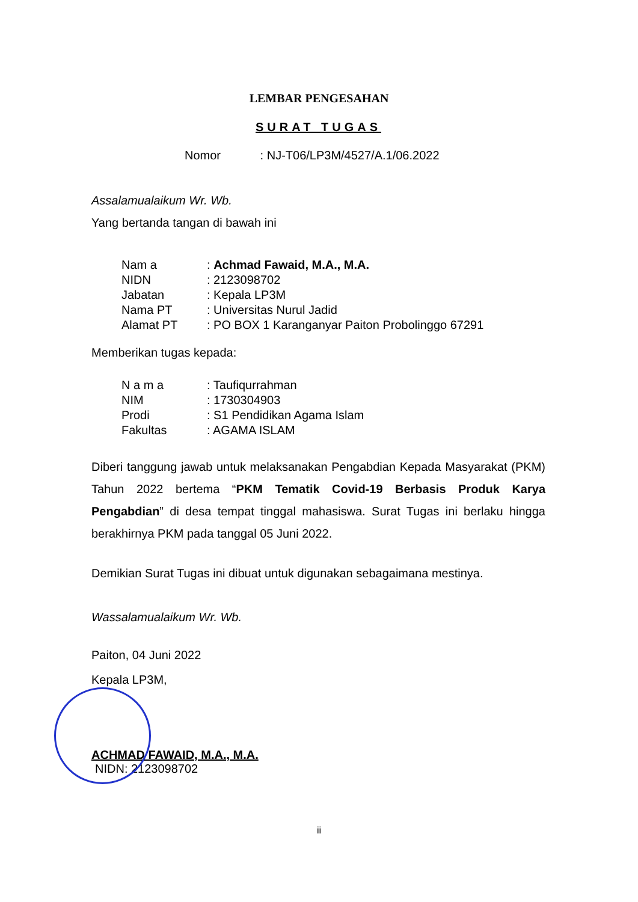LEMBAR PENGESAHAN
SURAT TUGAS
Nomor : NJ-T06/LP3M/4527/A.1/06.2022
Assalamualaikum Wr. Wb.
Yang bertanda tangan di bawah ini
| Nam a | : Achmad Fawaid, M.A., M.A. |
| NIDN | : 2123098702 |
| Jabatan | : Kepala LP3M |
| Nama PT | : Universitas Nurul Jadid |
| Alamat PT | : PO BOX 1 Karanganyar Paiton Probolinggo 67291 |
Memberikan tugas kepada:
| N a m a | : Taufiqurrahman |
| NIM | : 1730304903 |
| Prodi | : S1 Pendidikan Agama Islam |
| Fakultas | : AGAMA ISLAM |
Diberi tanggung jawab untuk melaksanakan Pengabdian Kepada Masyarakat (PKM) Tahun 2022 bertema “PKM Tematik Covid-19 Berbasis Produk Karya Pengabdian” di desa tempat tinggal mahasiswa. Surat Tugas ini berlaku hingga berakhirnya PKM pada tanggal 05 Juni 2022.
Demikian Surat Tugas ini dibuat untuk digunakan sebagaimana mestinya.
Wassalamualaikum Wr. Wb.
Paiton, 04 Juni 2022
Kepala LP3M,
ACHMAD FAWAID, M.A., M.A.
NIDN: 2123098702
ii